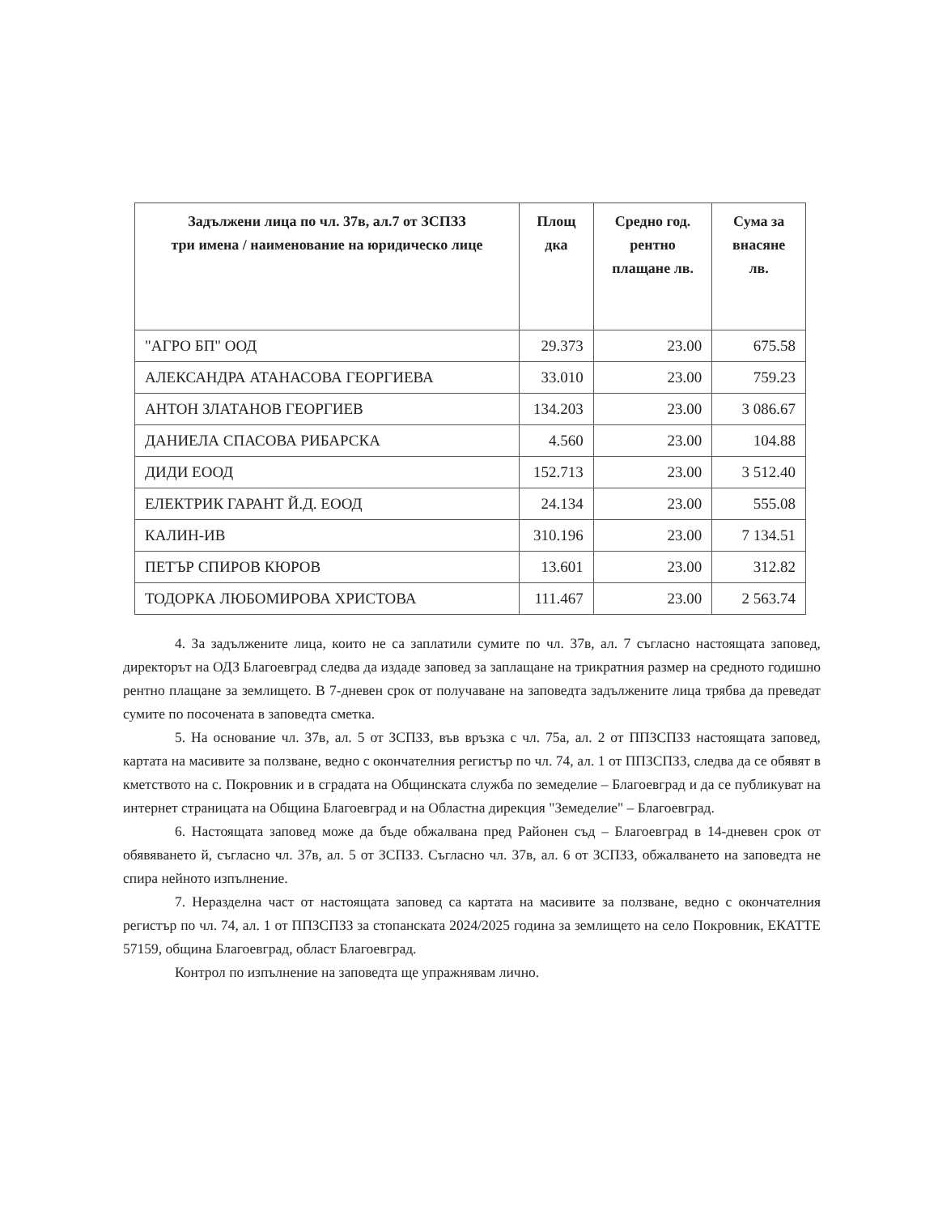| Задължени лица по чл. 37в, ал.7 от ЗСПЗЗ три имена / наименование на юридическо лице | Площ дка | Средно год. рентно плащане лв. | Сума за внасяне лв. |
| --- | --- | --- | --- |
| "АГРО БП" ООД | 29.373 | 23.00 | 675.58 |
| АЛЕКСАНДРА АТАНАСОВА ГЕОРГИЕВА | 33.010 | 23.00 | 759.23 |
| АНТОН ЗЛАТАНОВ ГЕОРГИЕВ | 134.203 | 23.00 | 3 086.67 |
| ДАНИЕЛА СПАСОВА РИБАРСКА | 4.560 | 23.00 | 104.88 |
| ДИДИ ЕООД | 152.713 | 23.00 | 3 512.40 |
| ЕЛЕКТРИК ГАРАНТ Й.Д. ЕООД | 24.134 | 23.00 | 555.08 |
| КАЛИН-ИВ | 310.196 | 23.00 | 7 134.51 |
| ПЕТЪР СПИРОВ КЮРОВ | 13.601 | 23.00 | 312.82 |
| ТОДОРКА ЛЮБОМИРОВА ХРИСТОВА | 111.467 | 23.00 | 2 563.74 |
4. За задължените лица, които не са заплатили сумите по чл. 37в, ал. 7 съгласно настоящата заповед, директорът на ОДЗ Благоевград следва да издаде заповед за заплащане на трикратния размер на средното годишно рентно плащане за землището. В 7-дневен срок от получаване на заповедта задължените лица трябва да преведат сумите по посочената в заповедта сметка.
5. На основание чл. 37в, ал. 5 от ЗСПЗЗ, във връзка с чл. 75а, ал. 2 от ППЗСПЗЗ настоящата заповед, картата на масивите за ползване, ведно с окончателния регистър по чл. 74, ал. 1 от ППЗСПЗЗ, следва да се обявят в кметството на с. Покровник и в сградата на Общинската служба по земеделие – Благоевград и да се публикуват на интернет страницата на Община Благоевград и на Областна дирекция "Земеделие" – Благоевград.
6. Настоящата заповед може да бъде обжалвана пред Районен съд – Благоевград в 14-дневен срок от обявяването й, съгласно чл. 37в, ал. 5 от ЗСПЗЗ. Съгласно чл. 37в, ал. 6 от ЗСПЗЗ, обжалването на заповедта не спира нейното изпълнение.
7. Неразделна част от настоящата заповед са картата на масивите за ползване, ведно с окончателния регистър по чл. 74, ал. 1 от ППЗСПЗЗ за стопанската 2024/2025 година за землището на село Покровник, ЕКАТТЕ 57159, община Благоевград, област Благоевград.
Контрол по изпълнение на заповедта ще упражнявам лично.